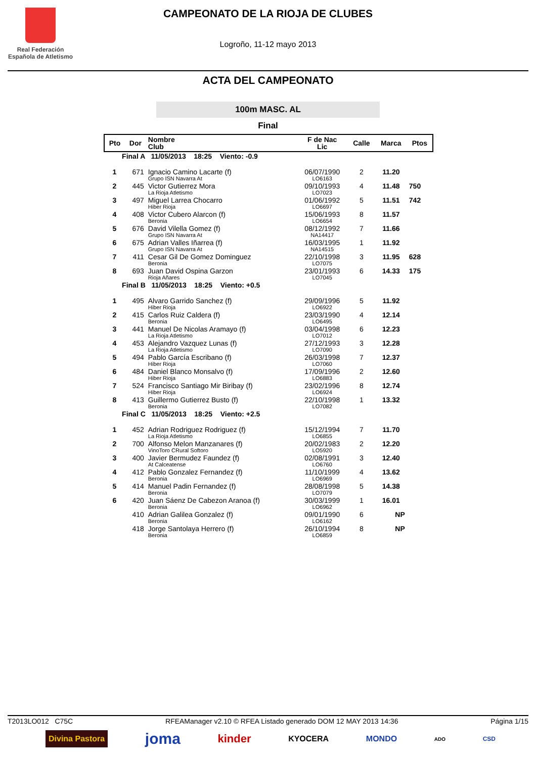Real Federación
Española de Atletismo
CAMPEONATO DE LA RIOJA DE CLUBES
Logroño, 11-12 mayo 2013
ACTA DEL CAMPEONATO
100m MASC. AL
Final
| Pto | Dor | Nombre Club | F de Nac Lic | Calle | Marca | Ptos |
| --- | --- | --- | --- | --- | --- | --- |
| Final A 11/05/2013 18:25 Viento: -0.9 | | | | | | |
| 1 | 671 | Ignacio Camino Lacarte (f) | 06/07/1990 | 2 | 11.20 | |
| | | Grupo ISN Navarra At | LO6163 | | | |
| 2 | 445 | Victor Gutierrez Mora | 09/10/1993 | 4 | 11.48 | 750 |
| | | La Rioja Atletismo | LO7023 | | | |
| 3 | 497 | Miguel Larrea Chocarro | 01/06/1992 | 5 | 11.51 | 742 |
| | | Hiber Rioja | LO6697 | | | |
| 4 | 408 | Victor Cubero Alarcon (f) | 15/06/1993 | 8 | 11.57 | |
| | | Beronia | LO6654 | | | |
| 5 | 676 | David Vilella Gomez (f) | 08/12/1992 | 7 | 11.66 | |
| | | Grupo ISN Navarra At | NA14417 | | | |
| 6 | 675 | Adrian Valles Iñarrea (f) | 16/03/1995 | 1 | 11.92 | |
| | | Grupo ISN Navarra At | NA14515 | | | |
| 7 | 411 | Cesar Gil De Gomez Dominguez | 22/10/1998 | 3 | 11.95 | 628 |
| | | Beronia | LO7075 | | | |
| 8 | 693 | Juan David Ospina Garzon | 23/01/1993 | 6 | 14.33 | 175 |
| | | Rioja Añares | LO7045 | | | |
| Final B 11/05/2013 18:25 Viento: +0.5 | | | | | | |
| 1 | 495 | Alvaro Garrido Sanchez (f) | 29/09/1996 | 5 | 11.92 | |
| | | Hiber Rioja | LO6922 | | | |
| 2 | 415 | Carlos Ruiz Caldera (f) | 23/03/1990 | 4 | 12.14 | |
| | | Beronia | LO6495 | | | |
| 3 | 441 | Manuel De Nicolas Aramayo (f) | 03/04/1998 | 6 | 12.23 | |
| | | La Rioja Atletismo | LO7012 | | | |
| 4 | 453 | Alejandro Vazquez Lunas (f) | 27/12/1993 | 3 | 12.28 | |
| | | La Rioja Atletismo | LO7090 | | | |
| 5 | 494 | Pablo García Escribano (f) | 26/03/1998 | 7 | 12.37 | |
| | | Hiber Rioja | LO7060 | | | |
| 6 | 484 | Daniel Blanco Monsalvo (f) | 17/09/1996 | 2 | 12.60 | |
| | | Hiber Rioja | LO6883 | | | |
| 7 | 524 | Francisco Santiago Mir Biribay (f) | 23/02/1996 | 8 | 12.74 | |
| | | Hiber Rioja | LO6924 | | | |
| 8 | 413 | Guillermo Gutierrez Busto (f) | 22/10/1998 | 1 | 13.32 | |
| | | Beronia | LO7082 | | | |
| Final C 11/05/2013 18:25 Viento: +2.5 | | | | | | |
| 1 | 452 | Adrian Rodriguez Rodriguez (f) | 15/12/1994 | 7 | 11.70 | |
| | | La Rioja Atletismo | LO6855 | | | |
| 2 | 700 | Alfonso Melon Manzanares (f) | 20/02/1983 | 2 | 12.20 | |
| | | VinoToro CRural Softoro | LO5920 | | | |
| 3 | 400 | Javier Bermudez Faundez (f) | 02/08/1991 | 3 | 12.40 | |
| | | At Calceatense | LO6760 | | | |
| 4 | 412 | Pablo Gonzalez Fernandez (f) | 11/10/1999 | 4 | 13.62 | |
| | | Beronia | LO6969 | | | |
| 5 | 414 | Manuel Padin Fernandez (f) | 28/08/1998 | 5 | 14.38 | |
| | | Beronia | LO7079 | | | |
| 6 | 420 | Juan Sáenz De Cabezon Aranoa (f) | 30/03/1999 | 1 | 16.01 | |
| | | Beronia | LO6962 | | | |
| | 410 | Adrian Galilea Gonzalez (f) | 09/01/1990 | 6 | NP | |
| | | Beronia | LO6162 | | | |
| | 418 | Jorge Santolaya Herrero (f) | 26/10/1994 | 8 | NP | |
| | | Beronia | LO6859 | | | |
T2013LO012 C75C RFEAManager v2.10 © RFEA Listado generado DOM 12 MAY 2013 14:36 Página 1/15
Divina Pastora joma kinder KYOCERA MONDO ADO CSD